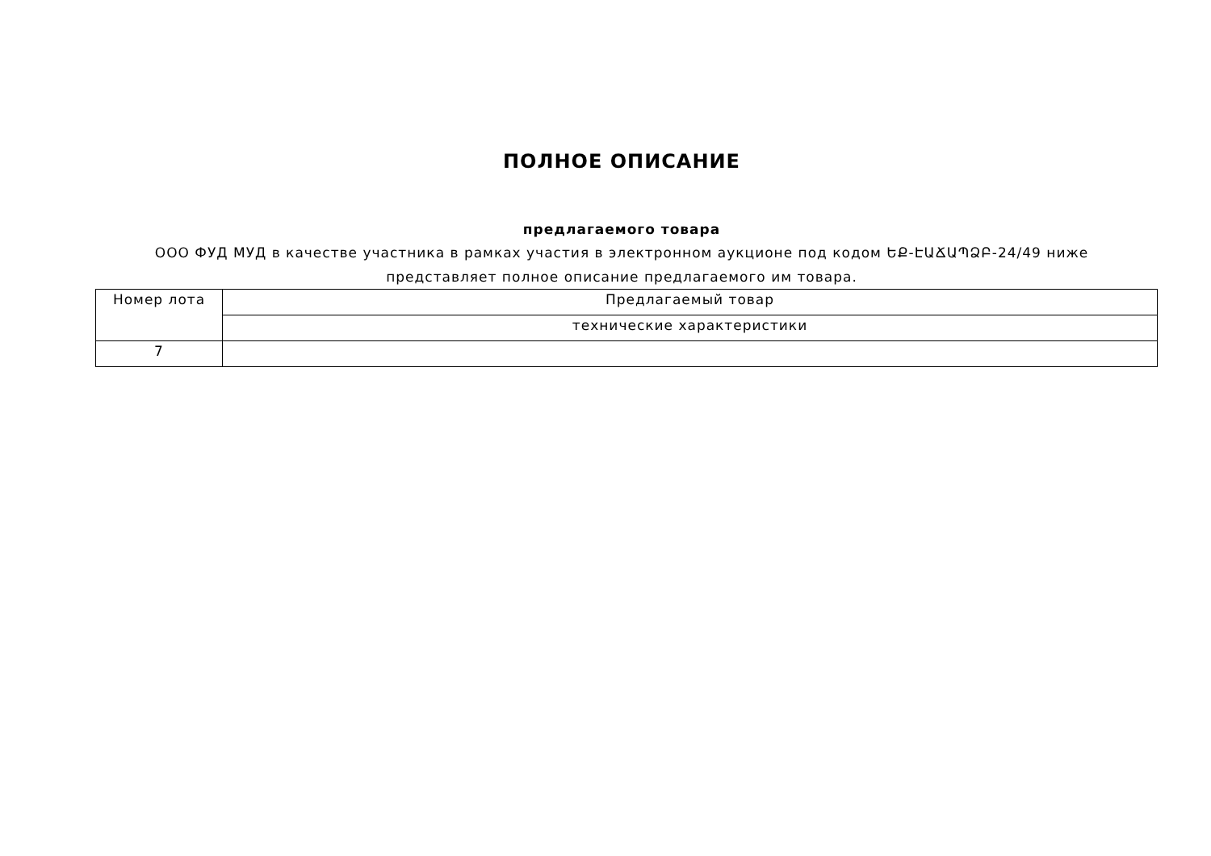ПОЛНОЕ ОПИСАНИЕ
предлагаемого товара
ООО ФУД МУД в качестве участника в рамках участия в электронном аукционе под кодом ԵՔ-ԷԱՃԱՊՁԲ-24/49 ниже
представляет полное описание предлагаемого им товара.
| Номер лота | Предлагаемый товар |
| --- | --- |
| | технические характеристики |
| 7 | |